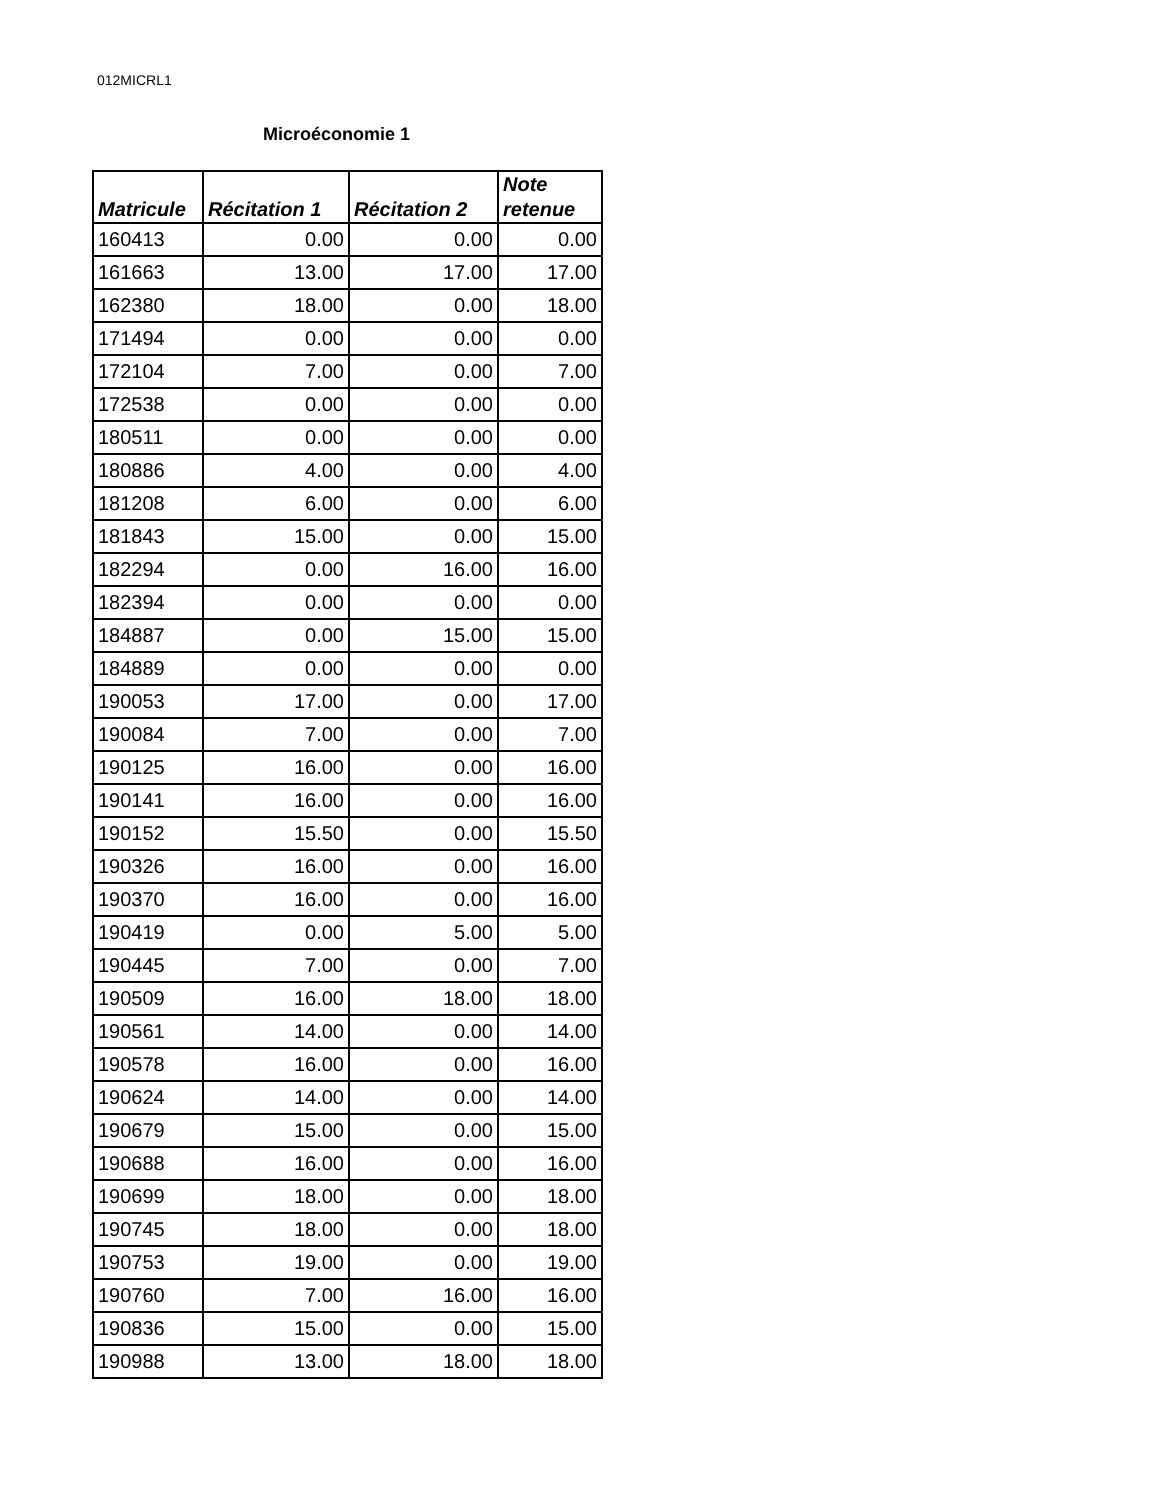012MICRL1
Microéconomie 1
| Matricule | Récitation 1 | Récitation 2 | Note retenue |
| --- | --- | --- | --- |
| 160413 | 0.00 | 0.00 | 0.00 |
| 161663 | 13.00 | 17.00 | 17.00 |
| 162380 | 18.00 | 0.00 | 18.00 |
| 171494 | 0.00 | 0.00 | 0.00 |
| 172104 | 7.00 | 0.00 | 7.00 |
| 172538 | 0.00 | 0.00 | 0.00 |
| 180511 | 0.00 | 0.00 | 0.00 |
| 180886 | 4.00 | 0.00 | 4.00 |
| 181208 | 6.00 | 0.00 | 6.00 |
| 181843 | 15.00 | 0.00 | 15.00 |
| 182294 | 0.00 | 16.00 | 16.00 |
| 182394 | 0.00 | 0.00 | 0.00 |
| 184887 | 0.00 | 15.00 | 15.00 |
| 184889 | 0.00 | 0.00 | 0.00 |
| 190053 | 17.00 | 0.00 | 17.00 |
| 190084 | 7.00 | 0.00 | 7.00 |
| 190125 | 16.00 | 0.00 | 16.00 |
| 190141 | 16.00 | 0.00 | 16.00 |
| 190152 | 15.50 | 0.00 | 15.50 |
| 190326 | 16.00 | 0.00 | 16.00 |
| 190370 | 16.00 | 0.00 | 16.00 |
| 190419 | 0.00 | 5.00 | 5.00 |
| 190445 | 7.00 | 0.00 | 7.00 |
| 190509 | 16.00 | 18.00 | 18.00 |
| 190561 | 14.00 | 0.00 | 14.00 |
| 190578 | 16.00 | 0.00 | 16.00 |
| 190624 | 14.00 | 0.00 | 14.00 |
| 190679 | 15.00 | 0.00 | 15.00 |
| 190688 | 16.00 | 0.00 | 16.00 |
| 190699 | 18.00 | 0.00 | 18.00 |
| 190745 | 18.00 | 0.00 | 18.00 |
| 190753 | 19.00 | 0.00 | 19.00 |
| 190760 | 7.00 | 16.00 | 16.00 |
| 190836 | 15.00 | 0.00 | 15.00 |
| 190988 | 13.00 | 18.00 | 18.00 |